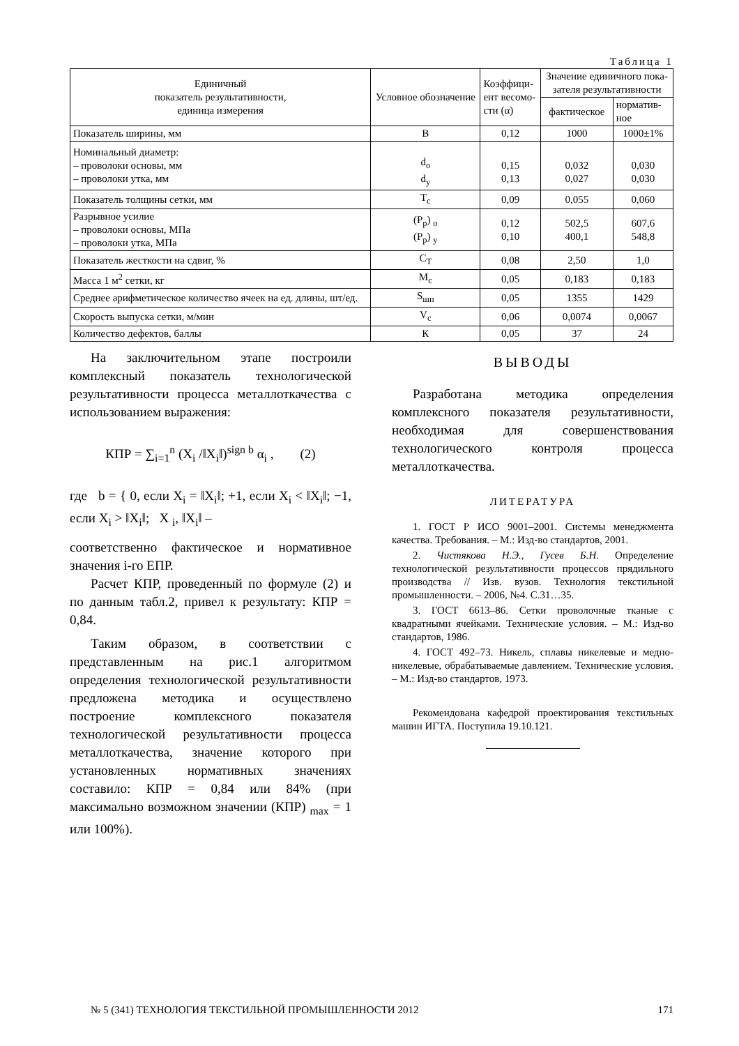Таблица 1
| Единичный показатель результативности, единица измерения | Условное обозначение | Коэффици- ент весомо- сти (α) | Значение единичного пока- зателя результативности | |
| --- | --- | --- | --- | --- |
| | | | фактическое | норматив- ное |
| Показатель ширины, мм | В | 0,12 | 1000 | 1000±1% |
| Номинальный диаметр: – проволоки основы, мм – проволоки утка, мм | d<sub>о</sub> d<sub>у</sub> | 0,15 0,13 | 0,032 0,027 | 0,030 0,030 |
| Показатель толщины сетки, мм | Т<sub>с</sub> | 0,09 | 0,055 | 0,060 |
| Разрывное усилие – проволоки основы, МПа – проволоки утка, МПа | (Р<sub>р</sub>) <sub>о</sub> (Р<sub>р</sub>) <sub>у</sub> | 0,12 0,10 | 502,5 400,1 | 607,6 548,8 |
| Показатель жесткости на сдвиг, % | С<sub>Т</sub> | 0,08 | 2,50 | 1,0 |
| Масса 1 м<sup>2</sup> сетки, кг | М<sub>с</sub> | 0,05 | 0,183 | 0,183 |
| Среднее арифметическое количество ячеек на ед. длины, шт/ед. | S<sub>шп</sub> | 0,05 | 1355 | 1429 |
| Скорость выпуска сетки, м/мин | V<sub>с</sub> | 0,06 | 0,0074 | 0,0067 |
| Количество дефектов, баллы | К | 0,05 | 37 | 24 |
На заключительном этапе построили комплексный показатель технологической результативности процесса металлоткачества с использованием выражения:
КПР = ∑<sub>i=1</sub><sup>n</sup> (X<sub>i</sub> /‖X<sub>i</sub>‖)<sup>sign b</sup> α<sub>i</sub> , (2)
где b = { 0, если X<sub>i</sub> = ‖X<sub>i</sub>‖; +1, если X<sub>i</sub> < ‖X<sub>i</sub>‖; −1, если X<sub>i</sub> > ‖X<sub>i</sub>‖; X <sub>i</sub>, ‖X<sub>i</sub>‖ –
соответственно фактическое и нормативное значения i-го ЕПР.
Расчет КПР, проведенный по формуле (2) и по данным табл.2, привел к результату: КПР = 0,84.
Таким образом, в соответствии с представленным на рис.1 алгоритмом определения технологической результативности предложена методика и осуществлено построение комплексного показателя технологической результативности процесса металлоткачества, значение которого при установленных нормативных значениях составило: КПР = 0,84 или 84% (при максимально возможном значении (КПР) <sub>max</sub> = 1 или 100%).
ВЫВОДЫ
Разработана методика определения комплексного показателя результативности, необходимая для совершенствования технологического контроля процесса металлоткачества.
ЛИТЕРАТУРА
1. ГОСТ Р ИСО 9001–2001. Системы менеджмента качества. Требования. – М.: Изд-во стандартов, 2001.
2. Чистякова Н.Э., Гусев Б.Н. Определение технологической результативности процессов прядильного производства // Изв. вузов. Технология текстильной промышленности. – 2006, №4. С.31…35.
3. ГОСТ 6613–86. Сетки проволочные тканые с квадратными ячейками. Технические условия. – М.: Изд-во стандартов, 1986.
4. ГОСТ 492–73. Никель, сплавы никелевые и медно-никелевые, обрабатываемые давлением. Технические условия. – М.: Изд-во стандартов, 1973.
Рекомендована кафедрой проектирования текстильных машин ИГТА. Поступила 19.10.121.
№ 5 (341) ТЕХНОЛОГИЯ ТЕКСТИЛЬНОЙ ПРОМЫШЛЕННОСТИ 2012 171